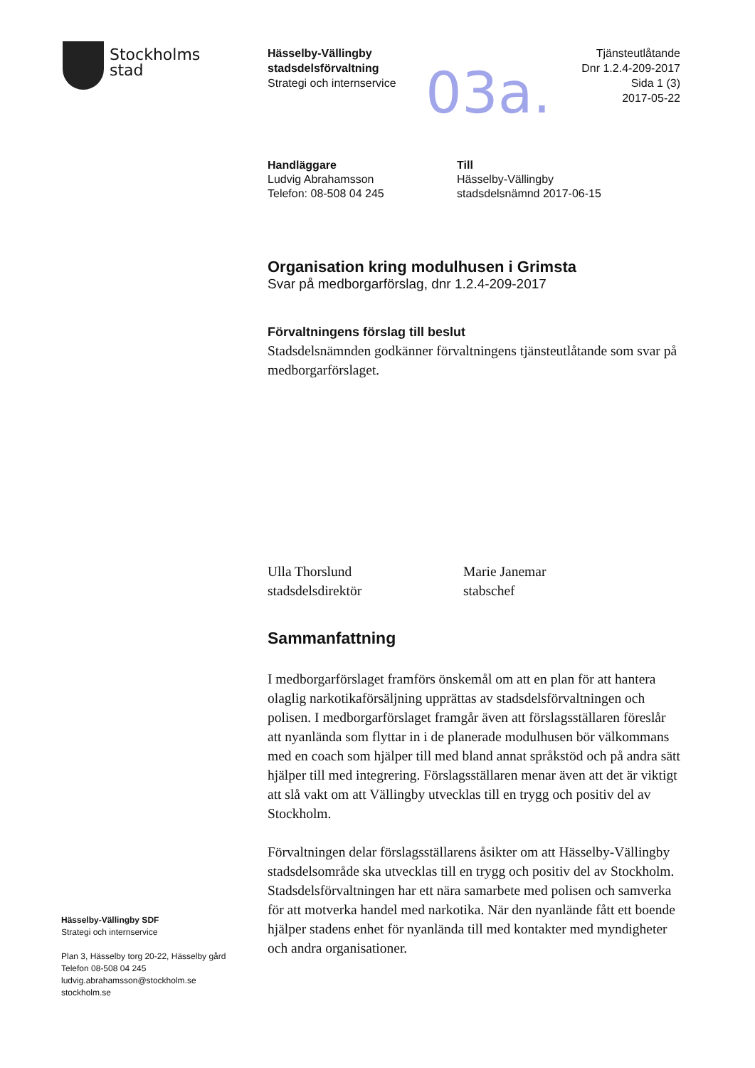Stockholms
stad
Hässelby-Vällingby
stadsdelsförvaltning
Strategi och internservice
03a.
Tjänsteutlåtande
Dnr 1.2.4-209-2017
Sida 1 (3)
2017-05-22
Handläggare
Ludvig Abrahamsson
Telefon: 08-508 04 245
Till
Hässelby-Vällingby
stadsdelsnämnd 2017-06-15
Organisation kring modulhusen i Grimsta
Svar på medborgarförslag, dnr 1.2.4-209-2017
Förvaltningens förslag till beslut
Stadsdelsnämnden godkänner förvaltningens tjänsteutlåtande som svar på medborgarförslaget.
Ulla Thorslund
stadsdelsdirektör
Marie Janemar
stabschef
Sammanfattning
I medborgarförslaget framförs önskemål om att en plan för att hantera olaglig narkotikaförsäljning upprättas av stadsdelsförvaltningen och polisen. I medborgarförslaget framgår även att förslagsställaren föreslår att nyanlända som flyttar in i de planerade modulhusen bör välkommans med en coach som hjälper till med bland annat språkstöd och på andra sätt hjälper till med integrering. Förslagsställaren menar även att det är viktigt att slå vakt om att Vällingby utvecklas till en trygg och positiv del av Stockholm.
Förvaltningen delar förslagsställarens åsikter om att Hässelby-Vällingby stadsdelsområde ska utvecklas till en trygg och positiv del av Stockholm. Stadsdelsförvaltningen har ett nära samarbete med polisen och samverka för att motverka handel med narkotika. När den nyanlände fått ett boende hjälper stadens enhet för nyanlända till med kontakter med myndigheter och andra organisationer.
Hässelby-Vällingby SDF
Strategi och internservice
Plan 3, Hässelby torg 20-22, Hässelby gård
Telefon 08-508 04 245
ludvig.abrahamsson@stockholm.se
stockholm.se